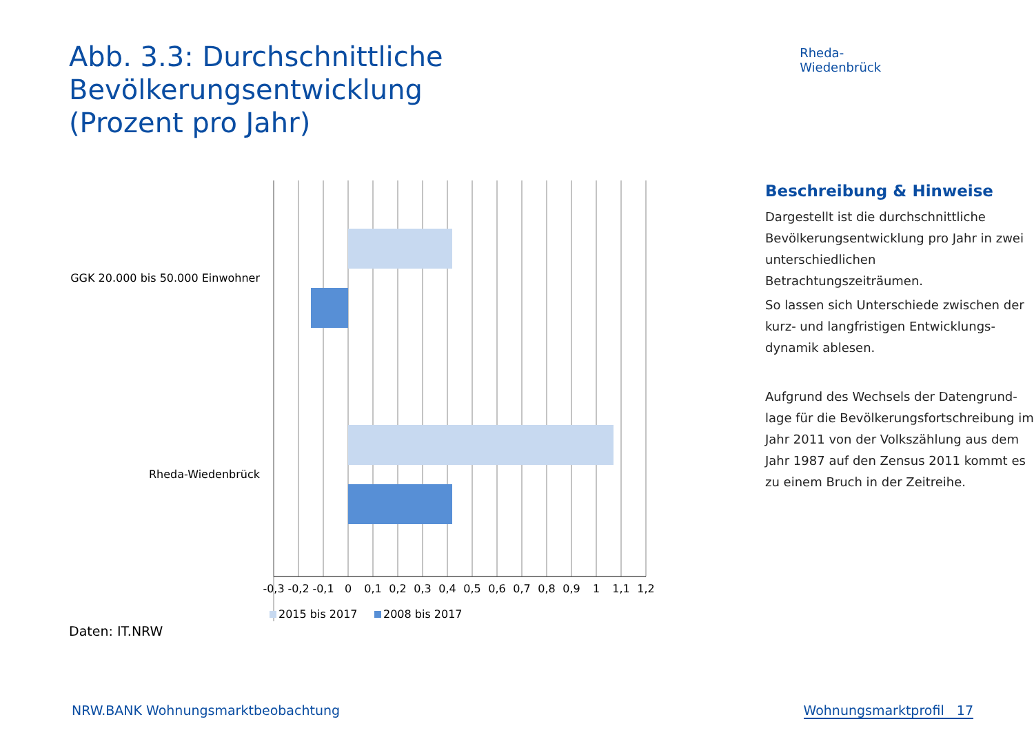Abb. 3.3: Durchschnittliche Bevölkerungsentwicklung
(Prozent pro Jahr)
Rheda-Wiedenbrück
GGK 20.000 bis 50.000 Einwohner
Rheda-Wiedenbrück
-0,3
-0,2
-0,1
0
0,1
0,2
0,3
0,4
0,5
0,6
0,7
0,8
0,9
1
1,1
1,2
2015 bis 2017
2008 bis 2017
Beschreibung & Hinweise
Dargestellt ist die durchschnittliche Bevölkerungsentwicklung pro Jahr in zwei unterschiedlichen Betrachtungszeiträumen.
So lassen sich Unterschiede zwischen der kurz- und langfristigen Entwicklungs-dynamik ablesen.
Aufgrund des Wechsels der Datengrund-lage für die Bevölkerungsfortschreibung im Jahr 2011 von der Volkszählung aus dem Jahr 1987 auf den Zensus 2011 kommt es zu einem Bruch in der Zeitreihe.
Daten: IT.NRW
NRW.BANK Wohnungsmarktbeobachtung Wohnungsmarktprofil 17